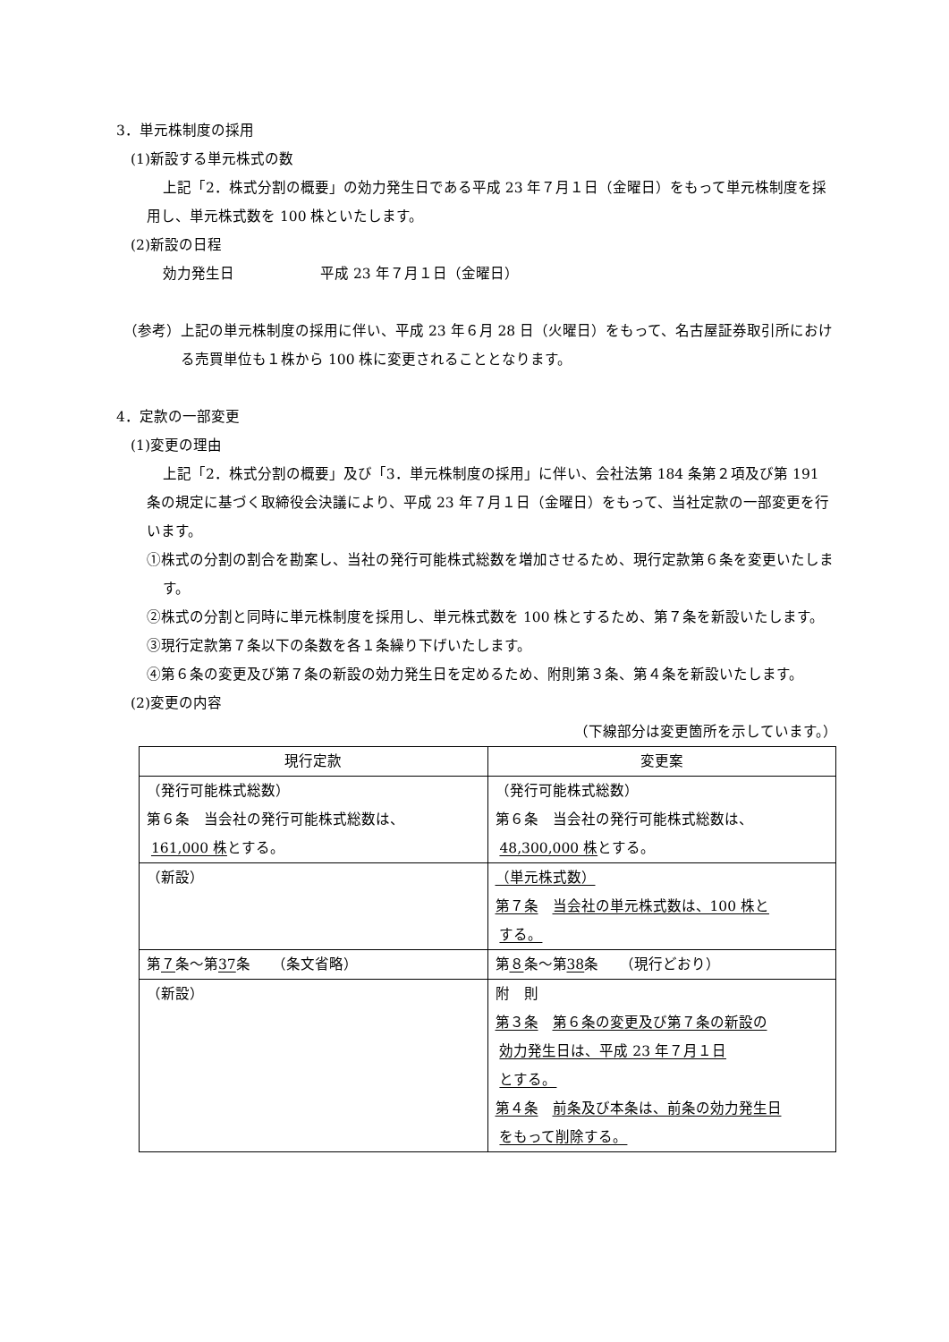3．単元株制度の採用
(1)新設する単元株式の数
上記「2．株式分割の概要」の効力発生日である平成 23 年７月１日（金曜日）をもって単元株制度を採用し、単元株式数を 100 株といたします。
(2)新設の日程
効力発生日　　　　　　平成 23 年７月１日（金曜日）
（参考）上記の単元株制度の採用に伴い、平成 23 年６月 28 日（火曜日）をもって、名古屋証券取引所における売買単位も１株から 100 株に変更されることとなります。
4．定款の一部変更
(1)変更の理由
上記「2．株式分割の概要」及び「3．単元株制度の採用」に伴い、会社法第 184 条第２項及び第 191 条の規定に基づく取締役会決議により、平成 23 年７月１日（金曜日）をもって、当社定款の一部変更を行います。
①株式の分割の割合を勘案し、当社の発行可能株式総数を増加させるため、現行定款第６条を変更いたします。
②株式の分割と同時に単元株制度を採用し、単元株式数を 100 株とするため、第７条を新設いたします。
③現行定款第７条以下の条数を各１条繰り下げいたします。
④第６条の変更及び第７条の新設の効力発生日を定めるため、附則第３条、第４条を新設いたします。
(2)変更の内容
（下線部分は変更箇所を示しています。）
| 現行定款 | 変更案 |
| --- | --- |
| （発行可能株式総数） 第６条 当会社の発行可能株式総数は、 161,000 株 とする。 | （発行可能株式総数） 第６条 当会社の発行可能株式総数は、 48,300,000 株 とする。 |
| （新設） | （単元株式数） 第７条 当会社の単元株式数は、100 株と する。 |
| 第 ７ 条～第 37 条 （条文省略） | 第 ８ 条～第 38 条 （現行どおり） |
| （新設） | 附 則 第３条 第６条の変更及び第７条の新設の 効力発生日は、平成 23 年７月１日 とする。 第４条 前条及び本条は、前条の効力発生日 をもって削除する。 |